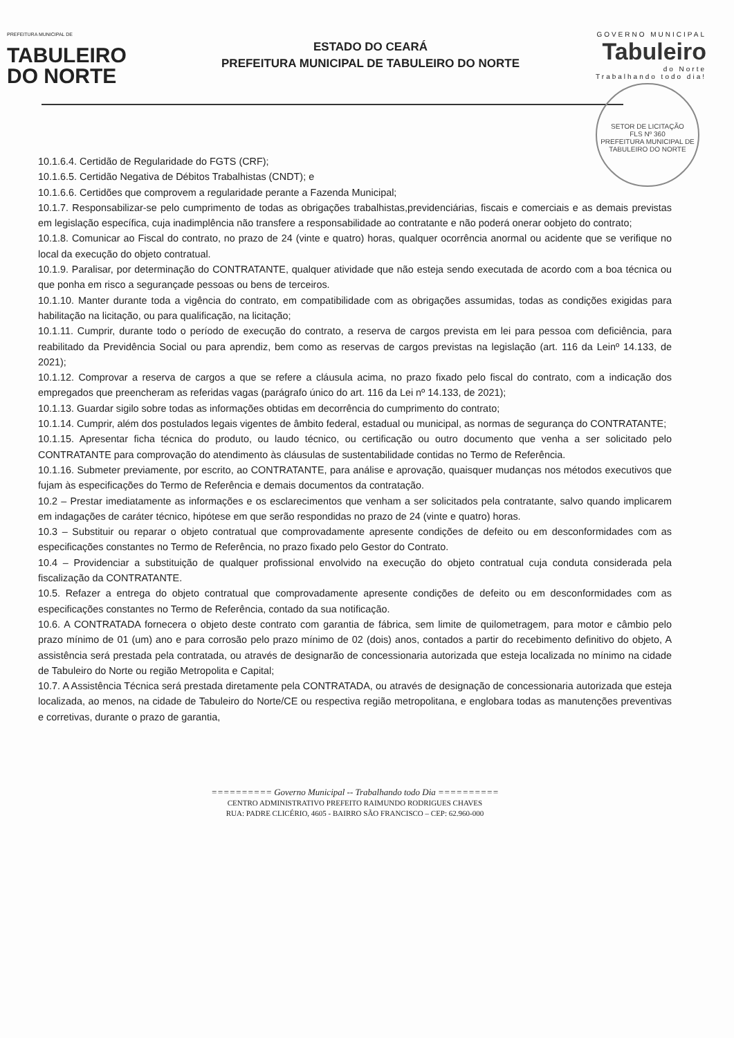PREFEITURA MUNICIPAL DE
TABULEIRO
DO NORTE
ESTADO DO CEARÁ
PREFEITURA MUNICIPAL DE TABULEIRO DO NORTE
GOVERNO MUNICIPAL
Tabuleiro
do Norte
Trabalhando todo dia!
SETOR DE LICITAÇÃO
FLS Nº 360
PREFEITURA MUNICIPAL DE TABULEIRO DO NORTE
10.1.6.4. Certidão de Regularidade do FGTS (CRF);
10.1.6.5. Certidão Negativa de Débitos Trabalhistas (CNDT); e
10.1.6.6. Certidões que comprovem a regularidade perante a Fazenda Municipal;
10.1.7. Responsabilizar-se pelo cumprimento de todas as obrigações trabalhistas,previdenciárias, fiscais e comerciais e as demais previstas em legislação específica, cuja inadimplência não transfere a responsabilidade ao contratante e não poderá onerar oobjeto do contrato;
10.1.8. Comunicar ao Fiscal do contrato, no prazo de 24 (vinte e quatro) horas, qualquer ocorrência anormal ou acidente que se verifique no local da execução do objeto contratual.
10.1.9. Paralisar, por determinação do CONTRATANTE, qualquer atividade que não esteja sendo executada de acordo com a boa técnica ou que ponha em risco a segurançade pessoas ou bens de terceiros.
10.1.10. Manter durante toda a vigência do contrato, em compatibilidade com as obrigações assumidas, todas as condições exigidas para habilitação na licitação, ou para qualificação, na licitação;
10.1.11. Cumprir, durante todo o período de execução do contrato, a reserva de cargos prevista em lei para pessoa com deficiência, para reabilitado da Previdência Social ou para aprendiz, bem como as reservas de cargos previstas na legislação (art. 116 da Leinº 14.133, de 2021);
10.1.12. Comprovar a reserva de cargos a que se refere a cláusula acima, no prazo fixado pelo fiscal do contrato, com a indicação dos empregados que preencheram as referidas vagas (parágrafo único do art. 116 da Lei nº 14.133, de 2021);
10.1.13. Guardar sigilo sobre todas as informações obtidas em decorrência do cumprimento do contrato;
10.1.14. Cumprir, além dos postulados legais vigentes de âmbito federal, estadual ou municipal, as normas de segurança do CONTRATANTE;
10.1.15. Apresentar ficha técnica do produto, ou laudo técnico, ou certificação ou outro documento que venha a ser solicitado pelo CONTRATANTE para comprovação do atendimento às cláusulas de sustentabilidade contidas no Termo de Referência.
10.1.16. Submeter previamente, por escrito, ao CONTRATANTE, para análise e aprovação, quaisquer mudanças nos métodos executivos que fujam às especificações do Termo de Referência e demais documentos da contratação.
10.2 – Prestar imediatamente as informações e os esclarecimentos que venham a ser solicitados pela contratante, salvo quando implicarem em indagações de caráter técnico, hipótese em que serão respondidas no prazo de 24 (vinte e quatro) horas.
10.3 – Substituir ou reparar o objeto contratual que comprovadamente apresente condições de defeito ou em desconformidades com as especificações constantes no Termo de Referência, no prazo fixado pelo Gestor do Contrato.
10.4 – Providenciar a substituição de qualquer profissional envolvido na execução do objeto contratual cuja conduta considerada pela fiscalização da CONTRATANTE.
10.5. Refazer a entrega do objeto contratual que comprovadamente apresente condições de defeito ou em desconformidades com as especificações constantes no Termo de Referência, contado da sua notificação.
10.6. A CONTRATADA fornecera o objeto deste contrato com garantia de fábrica, sem limite de quilometragem, para motor e câmbio pelo prazo mínimo de 01 (um) ano e para corrosão pelo prazo mínimo de 02 (dois) anos, contados a partir do recebimento definitivo do objeto, A assistência será prestada pela contratada, ou através de designarão de concessionaria autorizada que esteja localizada no mínimo na cidade de Tabuleiro do Norte ou região Metropolita e Capital;
10.7. A Assistência Técnica será prestada diretamente pela CONTRATADA, ou através de designação de concessionaria autorizada que esteja localizada, ao menos, na cidade de Tabuleiro do Norte/CE ou respectiva região metropolitana, e englobara todas as manutenções preventivas e corretivas, durante o prazo de garantia,
========== Governo Municipal -- Trabalhando todo Dia ==========
CENTRO ADMINISTRATIVO PREFEITO RAIMUNDO RODRIGUES CHAVES
RUA: PADRE CLICÉRIO, 4605 - BAIRRO SÃO FRANCISCO – CEP: 62.960-000